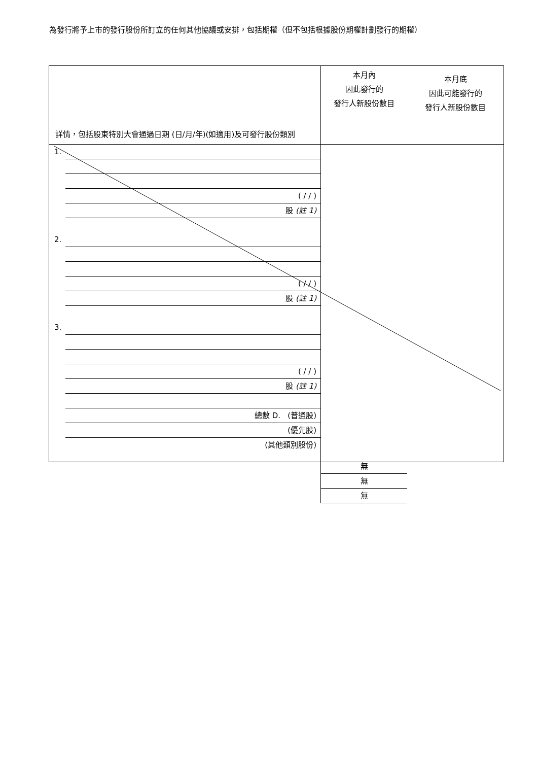為發行將予上市的發行股份所訂立的任何其他協議或安排，包括期權（但不包括根據股份期權計劃發行的期權）
| 詳情，包括股東特別大會通過日期 (日/月/年)(如適用)及可發行股份類別 | 本月內 因此發行的 發行人新股份數目 本月底 因此可能發行的 發行人新股份數目 |
| 1. ( / / ) 股 (註 1) 2. ( / / ) 股 (註 1) 3. ( / / ) 股 (註 1) 總數 D. (普通股) (優先股) (其他類別股份) | 無 無 無 |